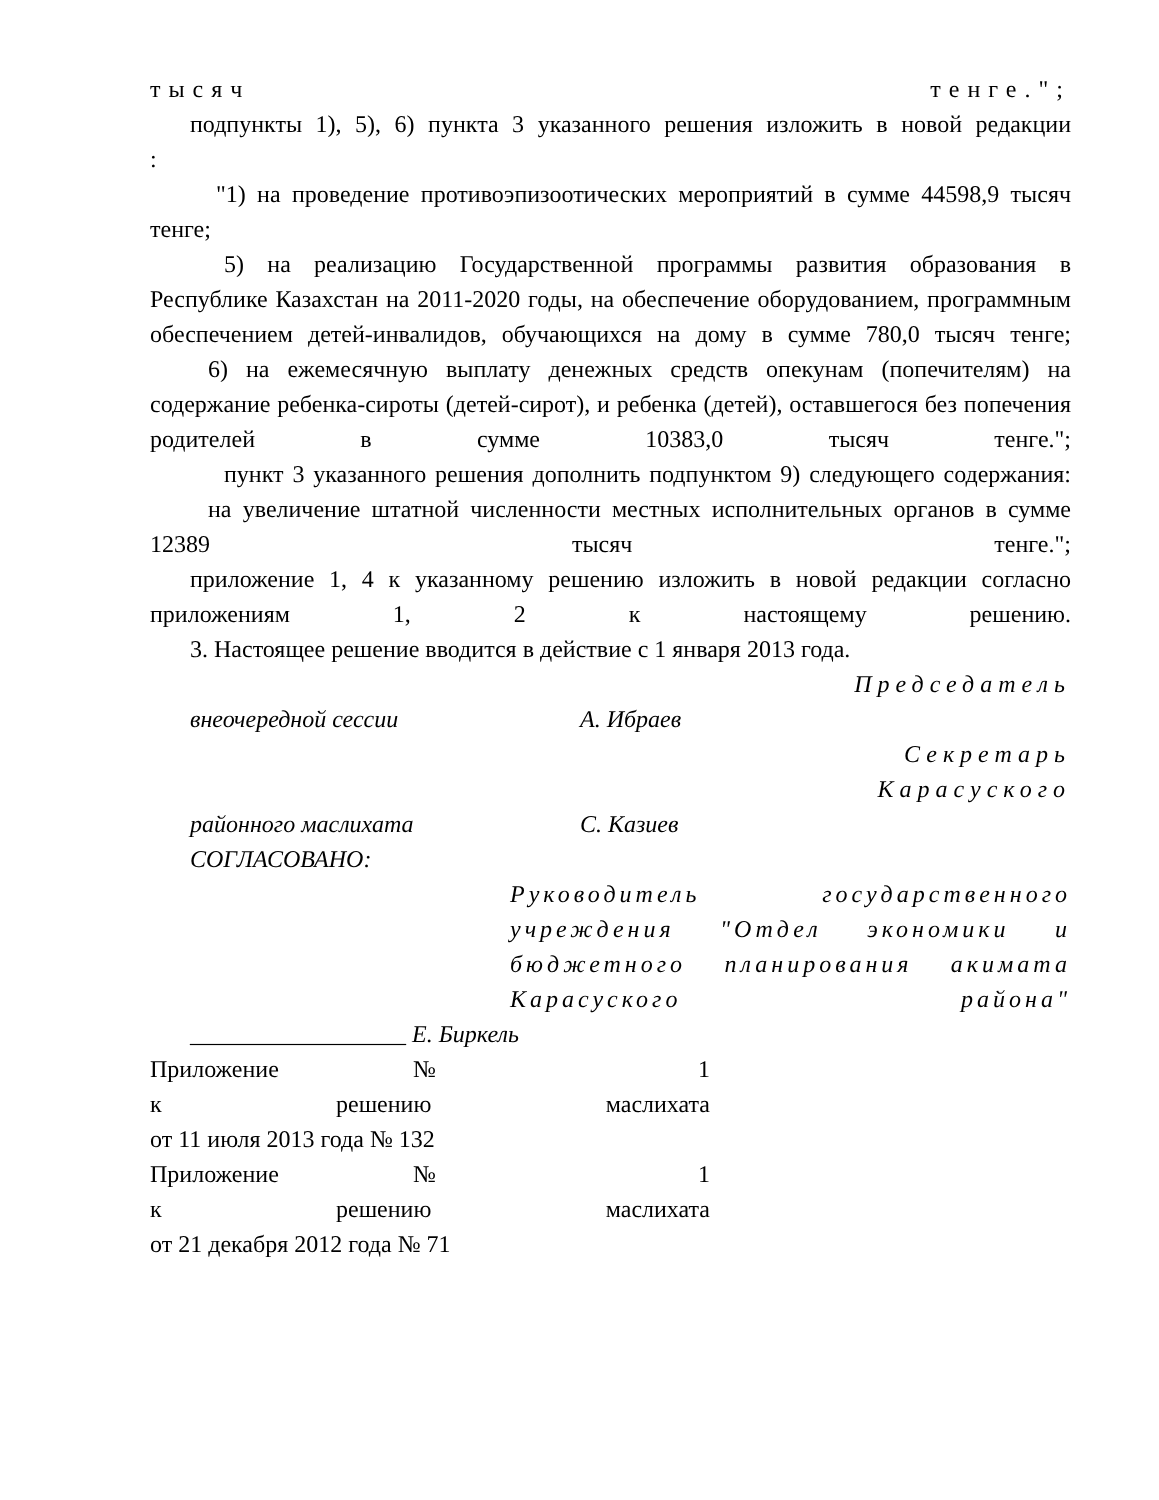тысяч тенге.";
подпункты 1), 5), 6) пункта 3 указанного решения изложить в новой редакции
:
"1) на проведение противоэпизоотических мероприятий в сумме 44598,9 тысяч тенге;
5) на реализацию Государственной программы развития образования в Республике Казахстан на 2011-2020 годы, на обеспечение оборудованием, программным обеспечением детей-инвалидов, обучающихся на дому в сумме 780,0 тысяч тенге;
6) на ежемесячную выплату денежных средств опекунам (попечителям) на содержание ребенка-сироты (детей-сирот), и ребенка (детей), оставшегося без попечения родителей в сумме 10383,0 тысяч тенге.";
пункт 3 указанного решения дополнить подпунктом 9) следующего содержания:
на увеличение штатной численности местных исполнительных органов в сумме 12389 тысяч тенге.";
приложение 1, 4 к указанному решению изложить в новой редакции согласно приложениям 1, 2 к настоящему решению.
3. Настоящее решение вводится в действие с 1 января 2013 года.
Председатель
внеочередной сессии А. Ибраев
Секретарь
Карасуского
районного маслихата С. Казиев
СОГЛАСОВАНО:
Руководитель государственного учреждения "Отдел экономики и бюджетного планирования акимата Карасуского района"
__________________ Е. Биркель
Приложение № 1
к решению маслихата
от 11 июля 2013 года № 132
Приложение № 1
к решению маслихата
от 21 декабря 2012 года № 71